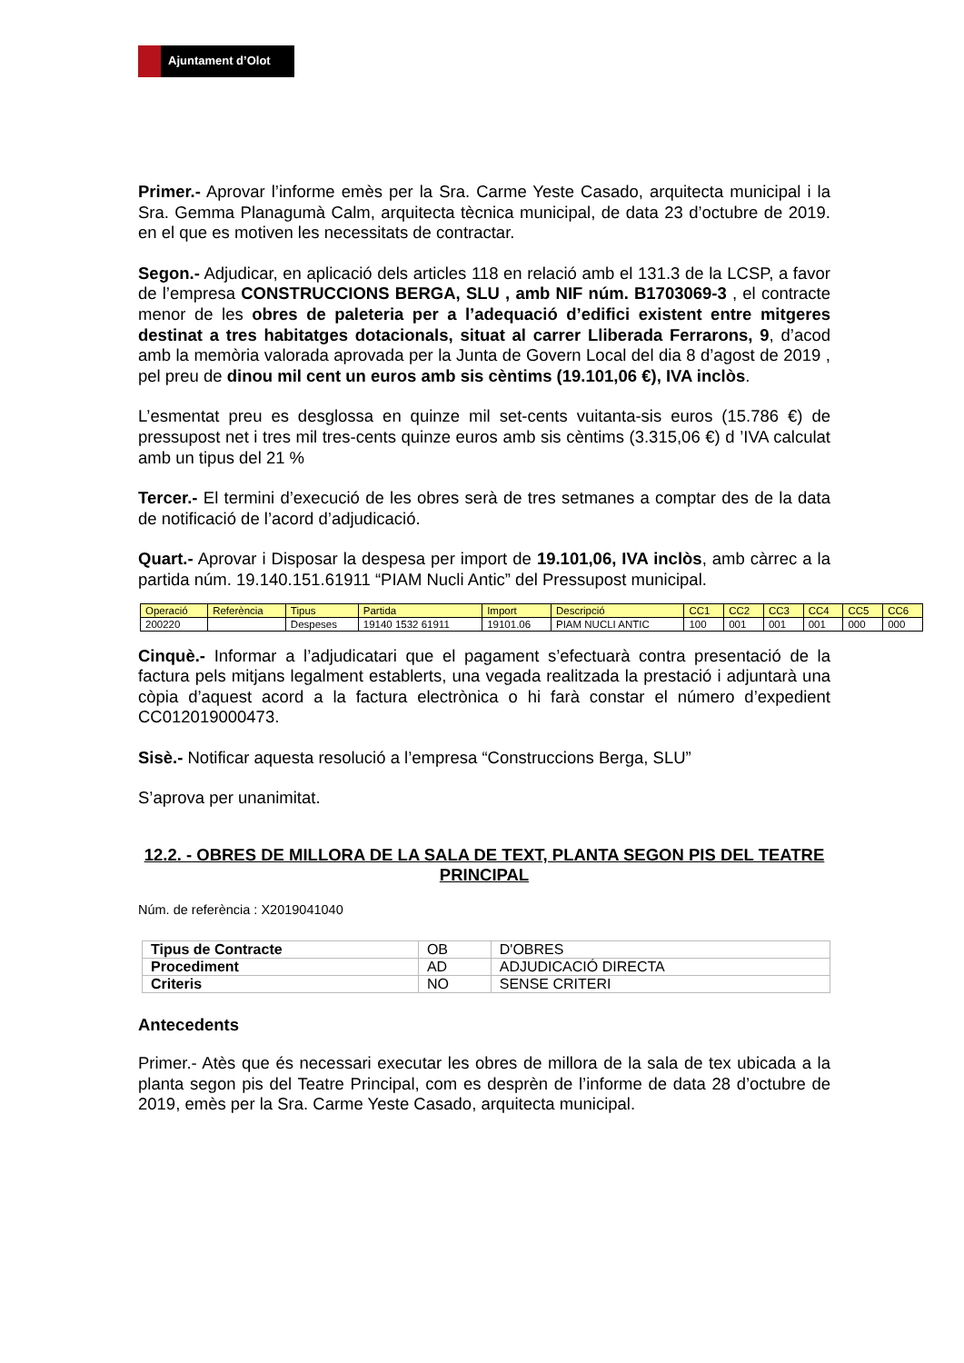Ajuntament d’Olot
Primer.- Aprovar l’informe emès per la Sra. Carme Yeste Casado, arquitecta municipal i la Sra. Gemma Planagumà Calm, arquitecta tècnica municipal, de data 23 d’octubre de 2019. en el que es motiven les necessitats de contractar.
Segon.- Adjudicar, en aplicació dels articles 118 en relació amb el 131.3 de la LCSP, a favor de l’empresa CONSTRUCCIONS BERGA, SLU , amb NIF núm. B1703069-3 , el contracte menor de les obres de paleteria per a l’adequació d’edifici existent entre mitgeres destinat a tres habitatges dotacionals, situat al carrer Lliberada Ferrarons, 9, d’acod amb la memòria valorada aprovada per la Junta de Govern Local del dia 8 d’agost de 2019 , pel preu de dinou mil cent un euros amb sis cèntims (19.101,06 €), IVA inclòs.
L’esmentat preu es desglossa en quinze mil set-cents vuitanta-sis euros (15.786 €) de pressupost net i tres mil tres-cents quinze euros amb sis cèntims (3.315,06 €) d ’IVA calculat amb un tipus del 21 %
Tercer.- El termini d’execució de les obres serà de tres setmanes a comptar des de la data de notificació de l’acord d’adjudicació.
Quart.- Aprovar i Disposar la despesa per import de 19.101,06, IVA inclòs, amb càrrec a la partida núm. 19.140.151.61911 “PIAM Nucli Antic” del Pressupost municipal.
| Operació | Referència | Tipus | Partida | Import | Descripció | CC1 | CC2 | CC3 | CC4 | CC5 | CC6 |
| 200220 | | Despeses | 19140 1532 61911 | 19101.06 | PIAM NUCLI ANTIC | 100 | 001 | 001 | 001 | 000 | 000 |
Cinquè.- Informar a l’adjudicatari que el pagament s’efectuarà contra presentació de la factura pels mitjans legalment establerts, una vegada realitzada la prestació i adjuntarà una còpia d’aquest acord a la factura electrònica o hi farà constar el número d’expedient CC012019000473.
Sisè.- Notificar aquesta resolució a l’empresa “Construccions Berga, SLU”
S’aprova per unanimitat.
12.2. - OBRES DE MILLORA DE LA SALA DE TEXT, PLANTA SEGON PIS DEL TEATRE PRINCIPAL
Núm. de referència : X2019041040
| Tipus de Contracte | OB | D'OBRES |
| Procediment | AD | ADJUDICACIÓ DIRECTA |
| Criteris | NO | SENSE CRITERI |
Antecedents
Primer.- Atès que és necessari executar les obres de millora de la sala de tex ubicada a la planta segon pis del Teatre Principal, com es desprèn de l’informe de data 28 d’octubre de 2019, emès per la Sra. Carme Yeste Casado, arquitecta municipal.